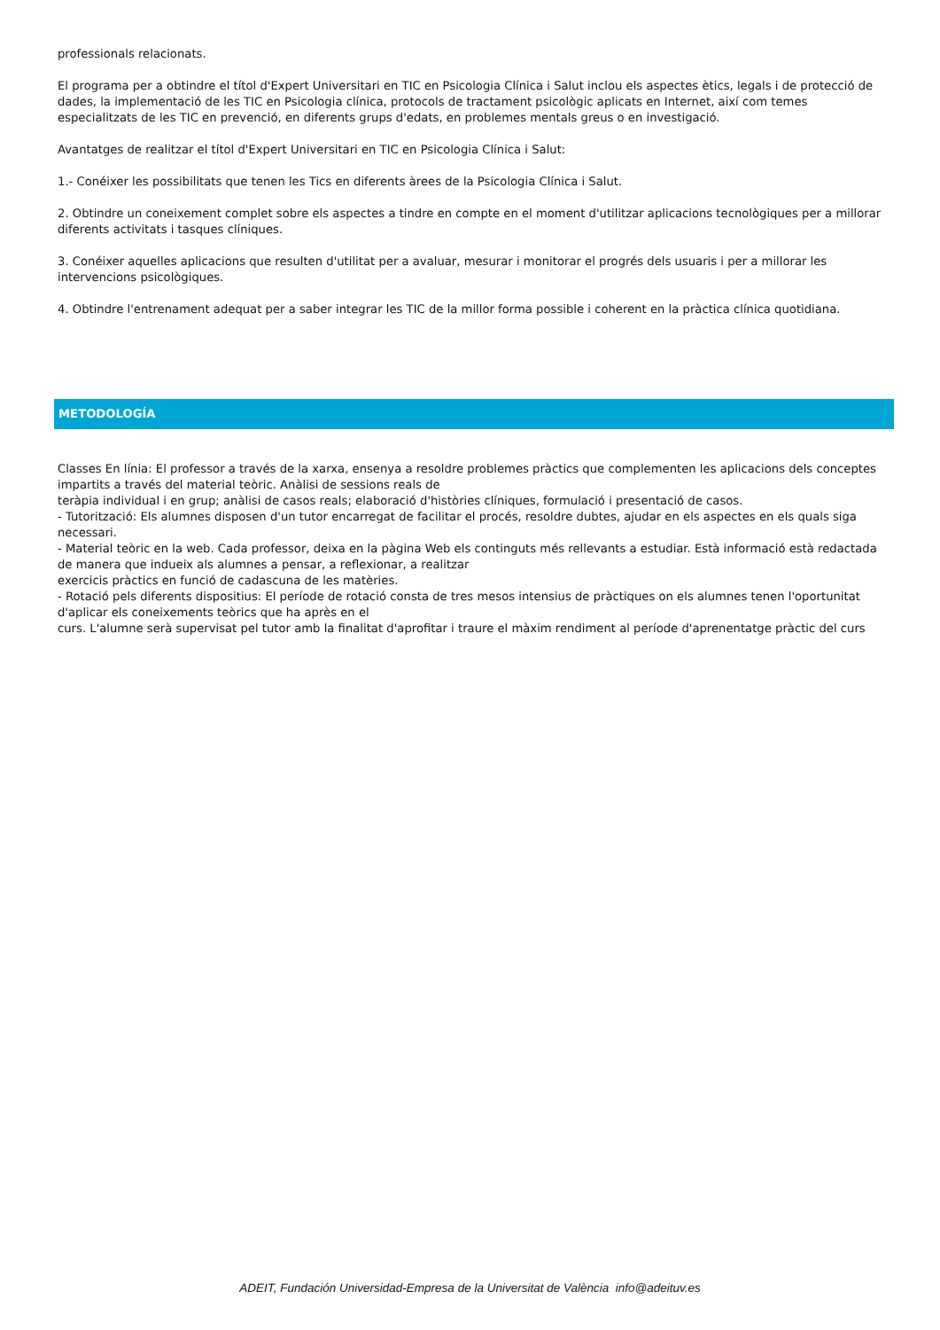professionals relacionats.
El programa per a obtindre el títol d'Expert Universitari en TIC en Psicologia Clínica i Salut inclou els aspectes ètics, legals i de protecció de dades, la implementació de les TIC en Psicologia clínica, protocols de tractament psicològic aplicats en Internet, així com temes especialitzats de les TIC en prevenció, en diferents grups d'edats, en problemes mentals greus o en investigació.
Avantatges de realitzar el títol d'Expert Universitari en TIC en Psicologia Clínica i Salut:
1.- Conéixer les possibilitats que tenen les Tics en diferents àrees de la Psicologia Clínica i Salut.
2. Obtindre un coneixement complet sobre els aspectes a tindre en compte en el moment d'utilitzar aplicacions tecnològiques per a millorar diferents activitats i tasques clíniques.
3. Conéixer aquelles aplicacions que resulten d'utilitat per a avaluar, mesurar i monitorar el progrés dels usuaris i per a millorar les intervencions psicològiques.
4. Obtindre l'entrenament adequat per a saber integrar les TIC de la millor forma possible i coherent en la pràctica clínica quotidiana.
METODOLOGÍA
Classes En línia: El professor a través de la xarxa, ensenya a resoldre problemes pràctics que complementen les aplicacions dels conceptes impartits a través del material teòric. Anàlisi de sessions reals de
teràpia individual i en grup; anàlisi de casos reals; elaboració d'històries clíniques, formulació i presentació de casos.
- Tutorització: Els alumnes disposen d'un tutor encarregat de facilitar el procés, resoldre dubtes, ajudar en els aspectes en els quals siga necessari.
- Material teòric en la web. Cada professor, deixa en la pàgina Web els continguts més rellevants a estudiar. Està informació està redactada de manera que indueix als alumnes a pensar, a reflexionar, a realitzar
exercicis pràctics en funció de cadascuna de les matèries.
- Rotació pels diferents dispositius: El període de rotació consta de tres mesos intensius de pràctiques on els alumnes tenen l'oportunitat d'aplicar els coneixements teòrics que ha après en el
curs. L'alumne serà supervisat pel tutor amb la finalitat d'aprofitar i traure el màxim rendiment al període d'aprenentatge pràctic del curs
ADEIT, Fundación Universidad-Empresa de la Universitat de València info@adeituv.es